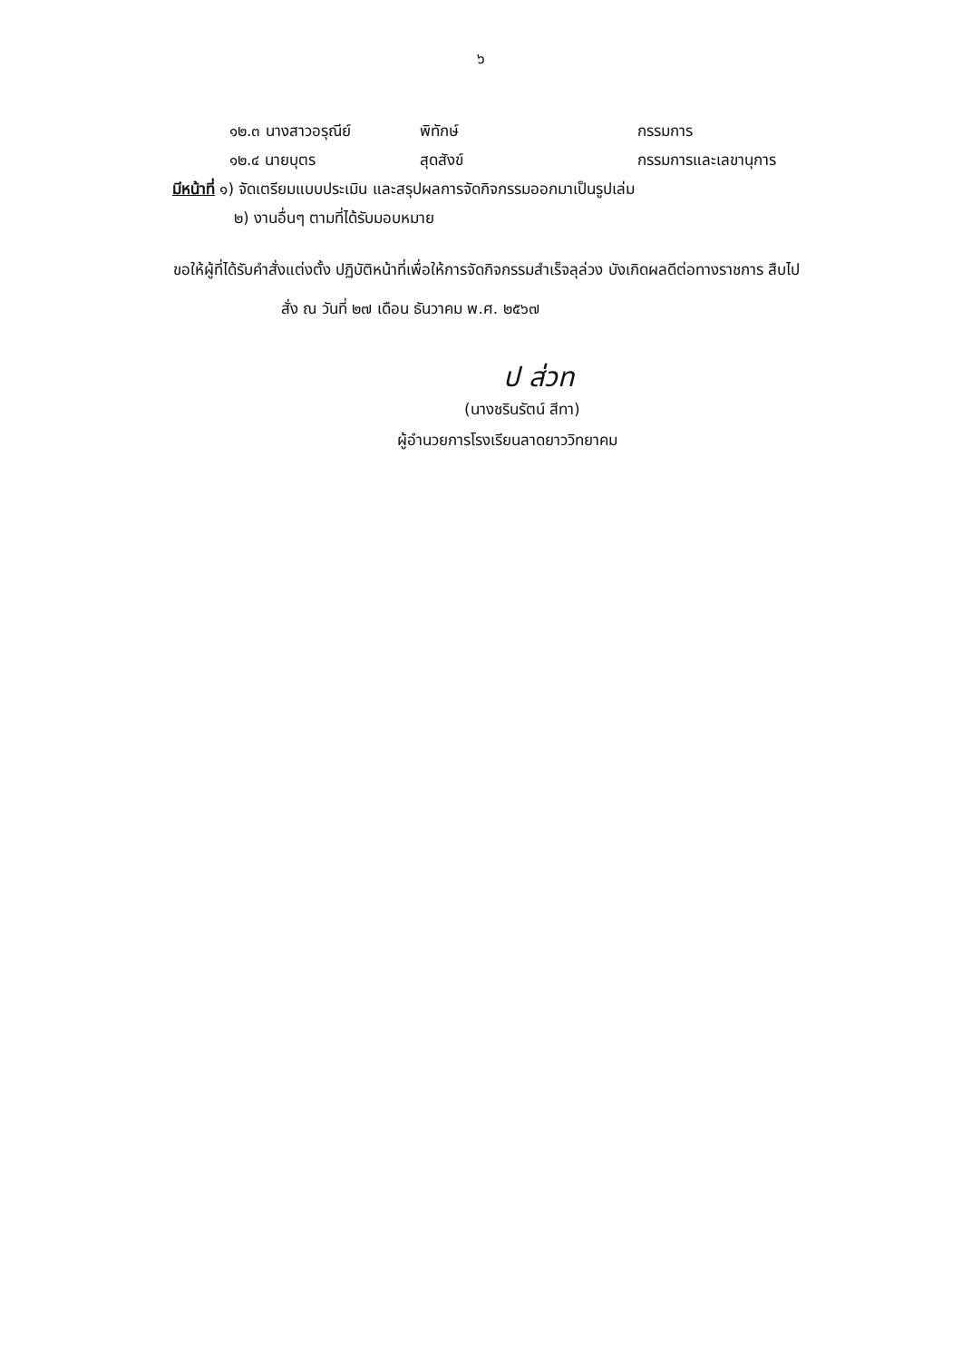๖
๑๒.๓ นางสาวอรุณีย์ พิทักษ์ กรรมการ
๑๒.๔ นายบุตร สุดสังข์ กรรมการและเลขานุการ
มีหน้าที่ ๑) จัดเตรียมแบบประเมิน และสรุปผลการจัดกิจกรรมออกมาเป็นรูปเล่ม
๒) งานอื่นๆ ตามที่ได้รับมอบหมาย
ขอให้ผู้ที่ได้รับคำสั่งแต่งตั้ง ปฏิบัติหน้าที่เพื่อให้การจัดกิจกรรมสำเร็จลุล่วง บังเกิดผลดีต่อทางราชการ สืบไป
สั่ง ณ วันที่ ๒๗ เดือน ธันวาคม พ.ศ. ๒๕๖๗
ป ส่วท
(นางชรินรัตน์ สีทา)
ผู้อำนวยการโรงเรียนลาดยาววิทยาคม